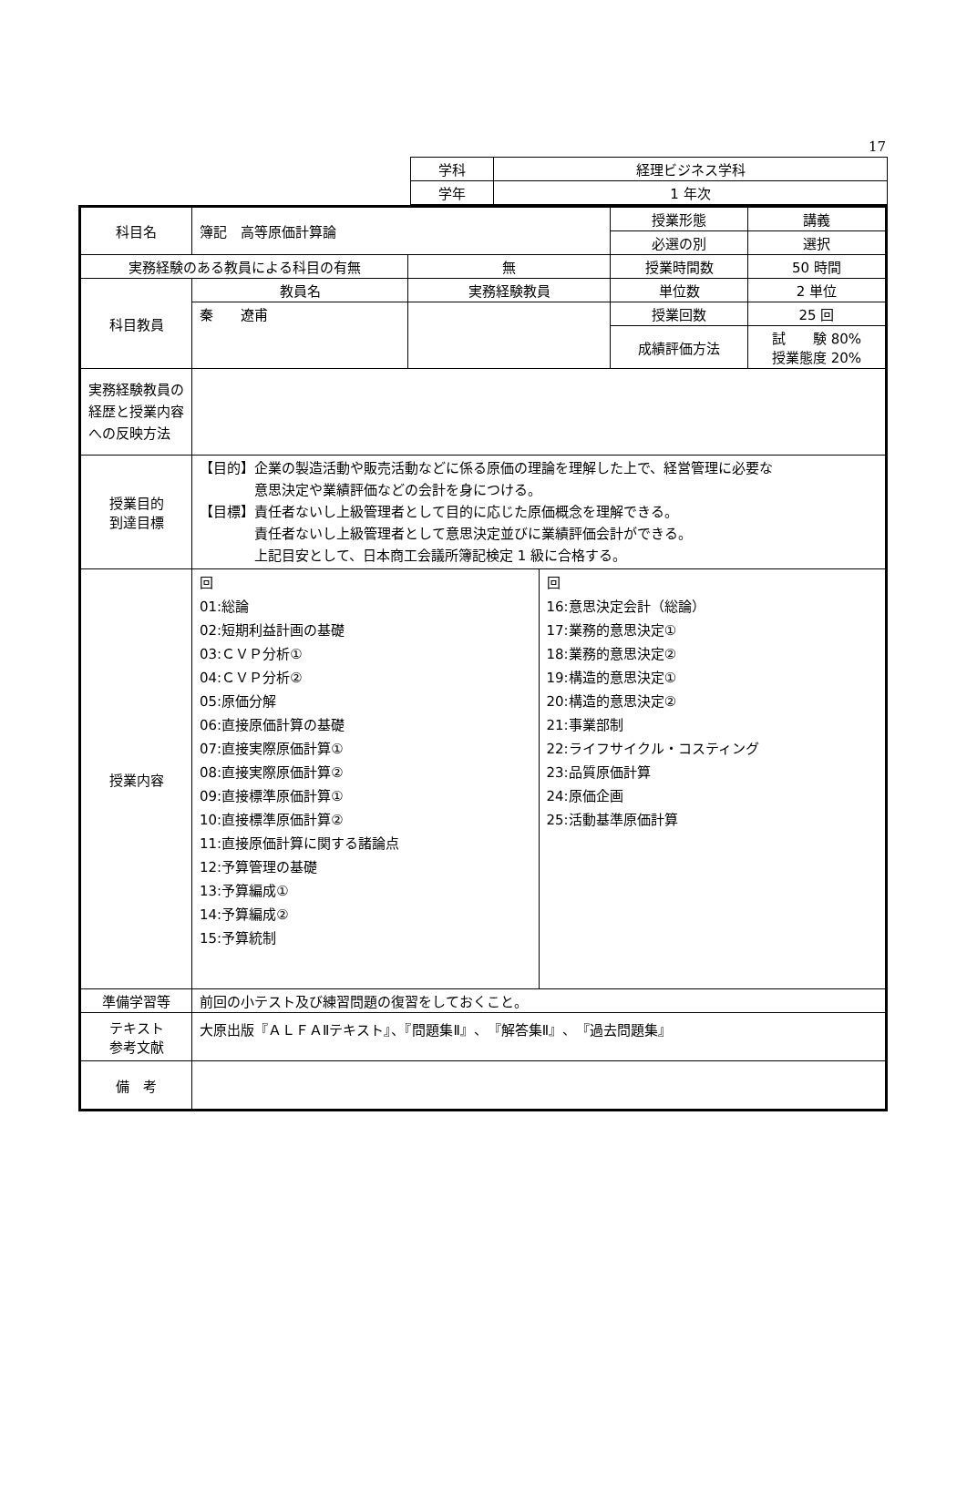17
| 学科 | 経理ビジネス学科 |
| 学年 | 1 年次 |
| 科目名 | 簿記 高等原価計算論 | | 授業形態 | 講義 |
| | | | 必選の別 | 選択 |
| 実務経験のある教員による科目の有無 | | 無 | 授業時間数 | 50 時間 |
| 科目教員 | 教員名 | 実務経験教員 | 単位数 | 2 単位 |
| | 秦 遼甫 | | 授業回数 | 25 回 |
| | | | 成績評価方法 | 試 験 80% 授業態度 20% |
| 実務経験教員の経歴と授業内容への反映方法 | | | | |
| 授業目的 到達目標 | 【目的】企業の製造活動や販売活動などに係る原価の理論を理解した上で、経営管理に必要な 意思決定や業績評価などの会計を身につける。 【目標】責任者ないし上級管理者として目的に応じた原価概念を理解できる。 責任者ないし上級管理者として意思決定並びに業績評価会計ができる。 上記目安として、日本商工会議所簿記検定 1 級に合格する。 | | | |
| 授業内容 | / 回 01:総論 02:短期利益計画の基礎 03:ＣＶＰ分析① 04:ＣＶＰ分析② 05:原価分解 06:直接原価計算の基礎 07:直接実際原価計算① 08:直接実際原価計算② 09:直接標準原価計算① 10:直接標準原価計算② 11:直接原価計算に関する諸論点 12:予算管理の基礎 13:予算編成① 14:予算編成② 15:予算統制 / 回 16:意思決定会計（総論） 17:業務的意思決定① 18:業務的意思決定② 19:構造的意思決定① 20:構造的意思決定② 21:事業部制 22:ライフサイクル・コスティング 23:品質原価計算 24:原価企画 25:活動基準原価計算 / | | | |
| 準備学習等 | 前回の小テスト及び練習問題の復習をしておくこと。 | | | |
| テキスト 参考文献 | 大原出版『ＡＬＦＡⅡテキスト』、『問題集Ⅱ』、『解答集Ⅱ』、『過去問題集』 | | | |
| 備 考 | | | | |